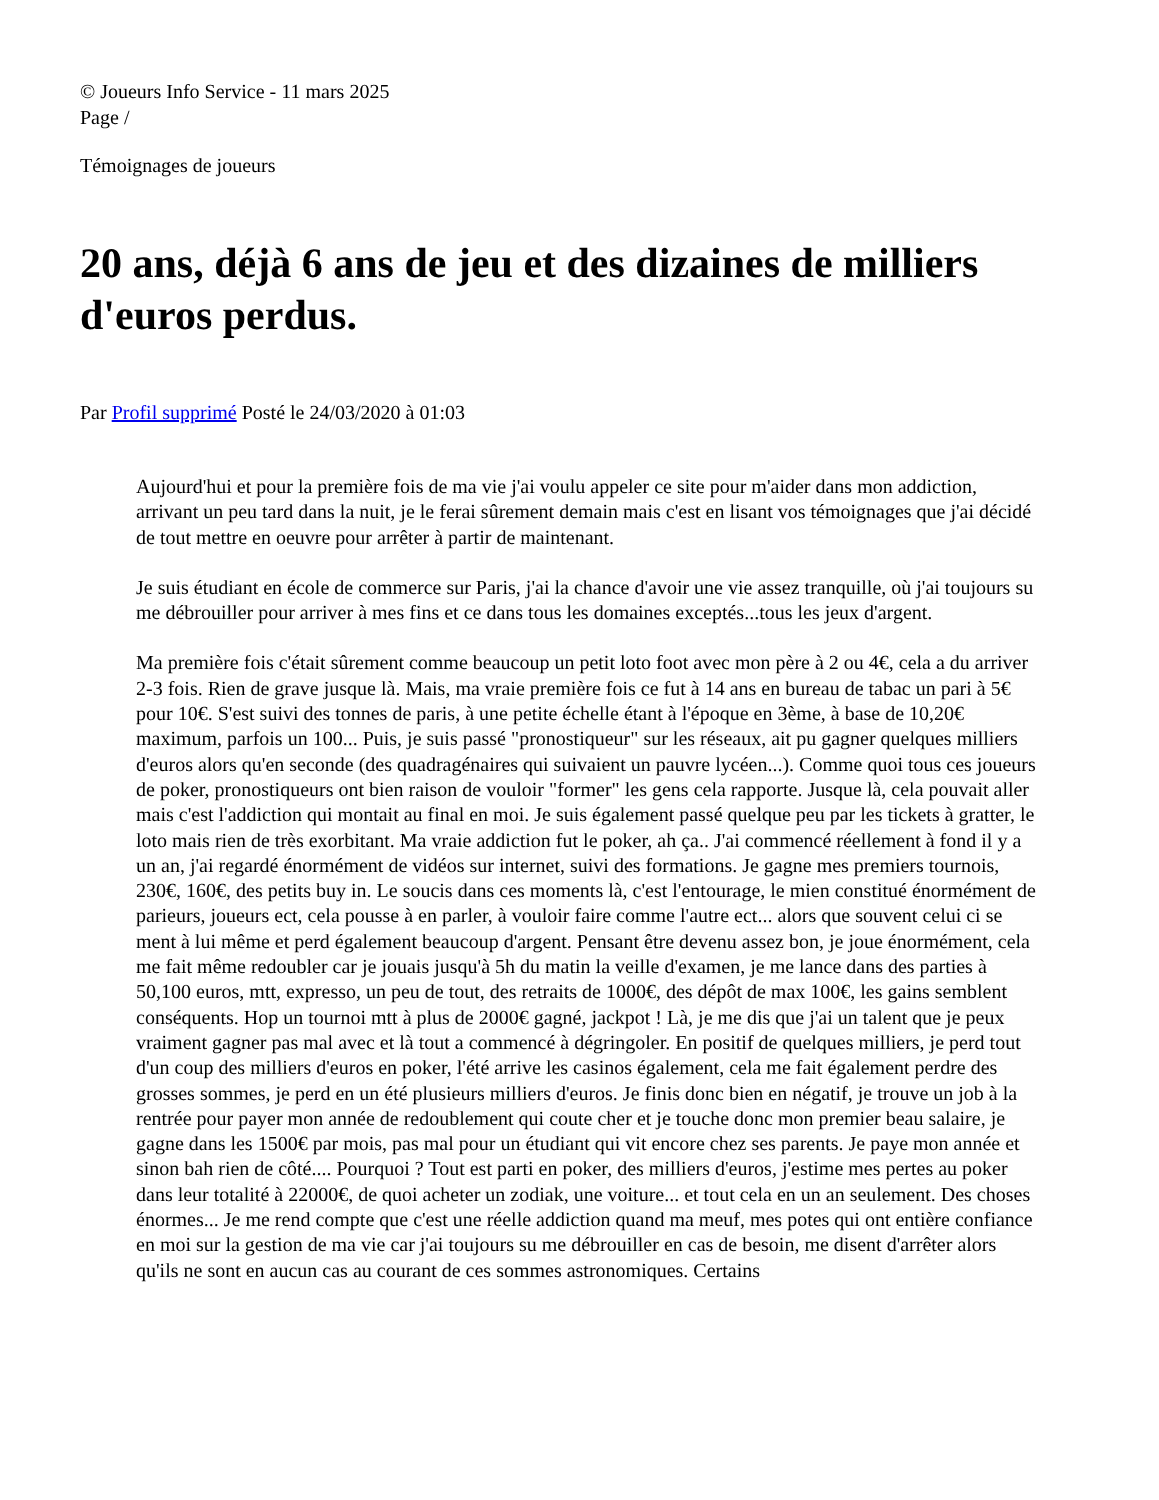© Joueurs Info Service - 11 mars 2025
Page /
Témoignages de joueurs
20 ans, déjà 6 ans de jeu et des dizaines de milliers d'euros perdus.
Par Profil supprimé Posté le 24/03/2020 à 01:03
Aujourd'hui et pour la première fois de ma vie j'ai voulu appeler ce site pour m'aider dans mon addiction, arrivant un peu tard dans la nuit, je le ferai sûrement demain mais c'est en lisant vos témoignages que j'ai décidé de tout mettre en oeuvre pour arrêter à partir de maintenant.
Je suis étudiant en école de commerce sur Paris, j'ai la chance d'avoir une vie assez tranquille, où j'ai toujours su me débrouiller pour arriver à mes fins et ce dans tous les domaines exceptés...tous les jeux d'argent.
Ma première fois c'était sûrement comme beaucoup un petit loto foot avec mon père à 2 ou 4€, cela a du arriver 2-3 fois. Rien de grave jusque là. Mais, ma vraie première fois ce fut à 14 ans en bureau de tabac un pari à 5€ pour 10€. S'est suivi des tonnes de paris, à une petite échelle étant à l'époque en 3ème, à base de 10,20€ maximum, parfois un 100... Puis, je suis passé "pronostiqueur" sur les réseaux, ait pu gagner quelques milliers d'euros alors qu'en seconde (des quadragénaires qui suivaient un pauvre lycéen...). Comme quoi tous ces joueurs de poker, pronostiqueurs ont bien raison de vouloir "former" les gens cela rapporte. Jusque là, cela pouvait aller mais c'est l'addiction qui montait au final en moi. Je suis également passé quelque peu par les tickets à gratter, le loto mais rien de très exorbitant. Ma vraie addiction fut le poker, ah ça.. J'ai commencé réellement à fond il y a un an, j'ai regardé énormément de vidéos sur internet, suivi des formations. Je gagne mes premiers tournois, 230€, 160€, des petits buy in. Le soucis dans ces moments là, c'est l'entourage, le mien constitué énormément de parieurs, joueurs ect, cela pousse à en parler, à vouloir faire comme l'autre ect... alors que souvent celui ci se ment à lui même et perd également beaucoup d'argent. Pensant être devenu assez bon, je joue énormément, cela me fait même redoubler car je jouais jusqu'à 5h du matin la veille d'examen, je me lance dans des parties à 50,100 euros, mtt, expresso, un peu de tout, des retraits de 1000€, des dépôt de max 100€, les gains semblent conséquents. Hop un tournoi mtt à plus de 2000€ gagné, jackpot ! Là, je me dis que j'ai un talent que je peux vraiment gagner pas mal avec et là tout a commencé à dégringoler. En positif de quelques milliers, je perd tout d'un coup des milliers d'euros en poker, l'été arrive les casinos également, cela me fait également perdre des grosses sommes, je perd en un été plusieurs milliers d'euros. Je finis donc bien en négatif, je trouve un job à la rentrée pour payer mon année de redoublement qui coute cher et je touche donc mon premier beau salaire, je gagne dans les 1500€ par mois, pas mal pour un étudiant qui vit encore chez ses parents. Je paye mon année et sinon bah rien de côté.... Pourquoi ? Tout est parti en poker, des milliers d'euros, j'estime mes pertes au poker dans leur totalité à 22000€, de quoi acheter un zodiak, une voiture... et tout cela en un an seulement. Des choses énormes... Je me rend compte que c'est une réelle addiction quand ma meuf, mes potes qui ont entière confiance en moi sur la gestion de ma vie car j'ai toujours su me débrouiller en cas de besoin, me disent d'arrêter alors qu'ils ne sont en aucun cas au courant de ces sommes astronomiques. Certains